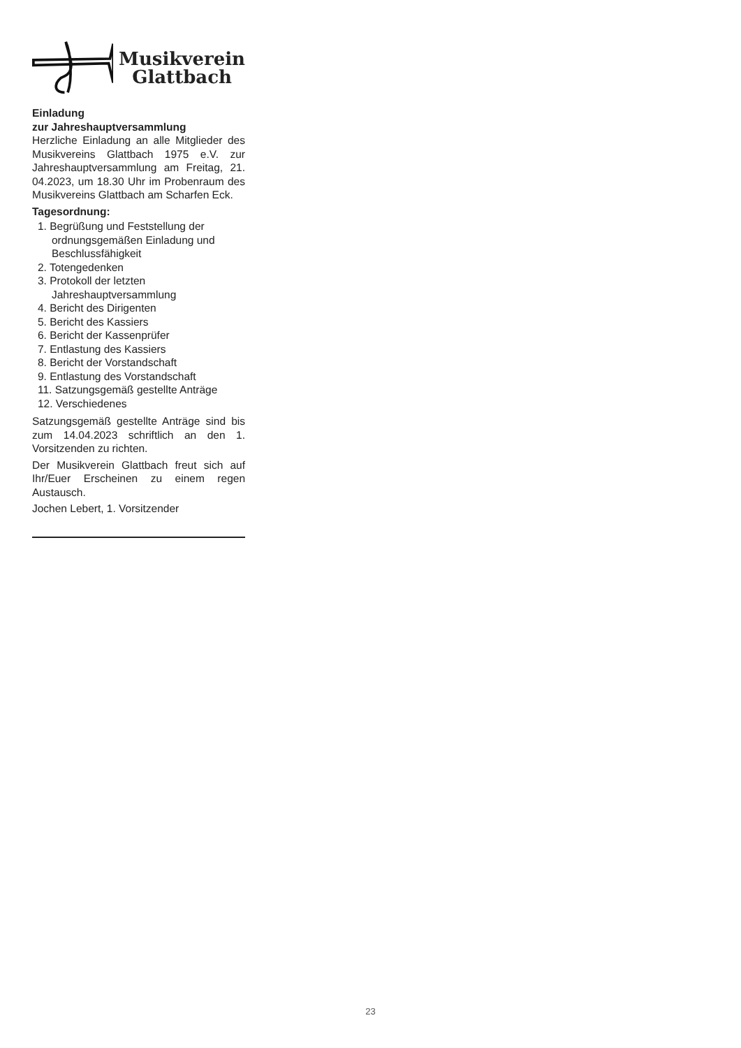Musikverein
Glattbach
Einladung
zur Jahreshauptversammlung
Herzliche Einladung an alle Mitglieder des Musikvereins Glattbach 1975 e.V. zur Jahreshauptversammlung am Freitag, 21. 04.2023, um 18.30 Uhr im Probenraum des Musikvereins Glattbach am Scharfen Eck.
Tagesordnung:
1. Begrüßung und Feststellung der ordnungsgemäßen Einladung und Beschlussfähigkeit
2. Totengedenken
3. Protokoll der letzten Jahreshauptversammlung
4. Bericht des Dirigenten
5. Bericht des Kassiers
6. Bericht der Kassenprüfer
7. Entlastung des Kassiers
8. Bericht der Vorstandschaft
9. Entlastung des Vorstandschaft
11. Satzungsgemäß gestellte Anträge
12. Verschiedenes
Satzungsgemäß gestellte Anträge sind bis zum 14.04.2023 schriftlich an den 1. Vorsitzenden zu richten.
Der Musikverein Glattbach freut sich auf Ihr/Euer Erscheinen zu einem regen Austausch.
Jochen Lebert, 1. Vorsitzender
23